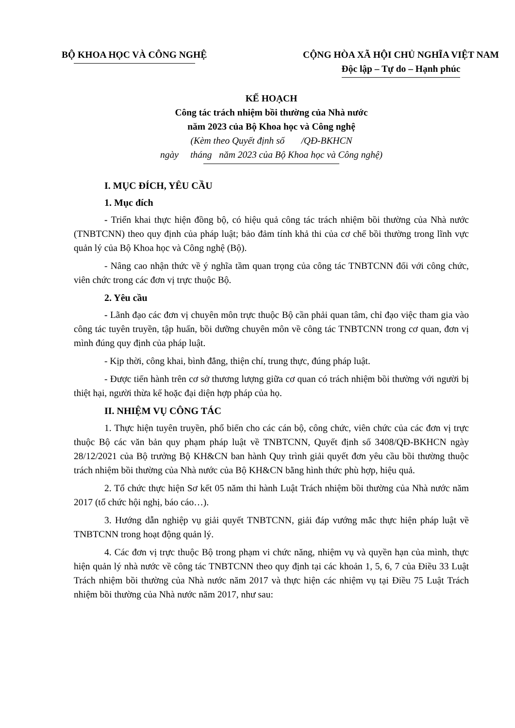BỘ KHOA HỌC VÀ CÔNG NGHỆ CỘNG HÒA XÃ HỘI CHỦ NGHĨA VIỆT NAM
Độc lập – Tự do – Hạnh phúc
KẾ HOẠCH
Công tác trách nhiệm bồi thường của Nhà nước
năm 2023 của Bộ Khoa học và Công nghệ
(Kèm theo Quyết định số /QĐ-BKHCN
ngày tháng năm 2023 của Bộ Khoa học và Công nghệ)
I. MỤC ĐÍCH, YÊU CẦU
1. Mục đích
- Triển khai thực hiện đồng bộ, có hiệu quả công tác trách nhiệm bồi thường của Nhà nước (TNBTCNN) theo quy định của pháp luật; bảo đảm tính khả thi của cơ chế bồi thường trong lĩnh vực quản lý của Bộ Khoa học và Công nghệ (Bộ).
- Nâng cao nhận thức về ý nghĩa tầm quan trọng của công tác TNBTCNN đối với công chức, viên chức trong các đơn vị trực thuộc Bộ.
2. Yêu cầu
- Lãnh đạo các đơn vị chuyên môn trực thuộc Bộ cần phải quan tâm, chỉ đạo việc tham gia vào công tác tuyên truyền, tập huấn, bồi dưỡng chuyên môn về công tác TNBTCNN trong cơ quan, đơn vị mình đúng quy định của pháp luật.
- Kịp thời, công khai, bình đẳng, thiện chí, trung thực, đúng pháp luật.
- Được tiến hành trên cơ sở thương lượng giữa cơ quan có trách nhiệm bồi thường với người bị thiệt hại, người thừa kế hoặc đại diện hợp pháp của họ.
II. NHIỆM VỤ CÔNG TÁC
1. Thực hiện tuyên truyền, phổ biến cho các cán bộ, công chức, viên chức của các đơn vị trực thuộc Bộ các văn bản quy phạm pháp luật về TNBTCNN, Quyết định số 3408/QĐ-BKHCN ngày 28/12/2021 của Bộ trưởng Bộ KH&CN ban hành Quy trình giải quyết đơn yêu cầu bồi thường thuộc trách nhiệm bồi thường của Nhà nước của Bộ KH&CN bằng hình thức phù hợp, hiệu quả.
2. Tổ chức thực hiện Sơ kết 05 năm thi hành Luật Trách nhiệm bồi thường của Nhà nước năm 2017 (tổ chức hội nghị, báo cáo…).
3. Hướng dẫn nghiệp vụ giải quyết TNBTCNN, giải đáp vướng mắc thực hiện pháp luật về TNBTCNN trong hoạt động quản lý.
4. Các đơn vị trực thuộc Bộ trong phạm vi chức năng, nhiệm vụ và quyền hạn của mình, thực hiện quản lý nhà nước về công tác TNBTCNN theo quy định tại các khoản 1, 5, 6, 7 của Điều 33 Luật Trách nhiệm bồi thường của Nhà nước năm 2017 và thực hiện các nhiệm vụ tại Điều 75 Luật Trách nhiệm bồi thường của Nhà nước năm 2017, như sau: